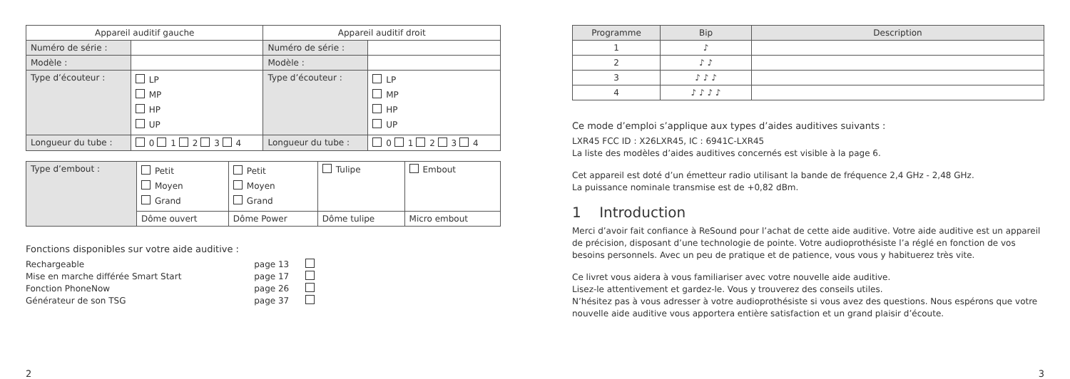| Appareil auditif gauche | | Appareil auditif droit | |
| --- | --- | --- | --- |
| Numéro de série : | | Numéro de série : | |
| Modèle : | | Modèle : | |
| Type d’écouteur : | LP MP HP UP | Type d’écouteur : | LP MP HP UP |
| Longueur du tube : | 0 1 2 3 4 | Longueur du tube : | 0 1 2 3 4 |
| Type d’embout : | Petit Moyen Grand | Petit Moyen Grand | Tulipe | Embout |
| | Dôme ouvert | Dôme Power | Dôme tulipe | Micro embout |
Fonctions disponibles sur votre aide auditive :
| Rechargeable | page 13 | |
| Mise en marche différée Smart Start | page 17 | |
| Fonction PhoneNow | page 26 | |
| Générateur de son TSG | page 37 | |
2
| Programme | Bip | Description |
| --- | --- | --- |
| 1 | ♪ | |
| 2 | ♪ ♪ | |
| 3 | ♪ ♪ ♪ | |
| 4 | ♪ ♪ ♪ ♪ | |
Ce mode d’emploi s’applique aux types d’aides auditives suivants :
LXR45 FCC ID : X26LXR45, IC : 6941C-LXR45
La liste des modèles d’aides auditives concernés est visible à la page 6.
Cet appareil est doté d’un émetteur radio utilisant la bande de fréquence 2,4 GHz - 2,48 GHz.
La puissance nominale transmise est de +0,82 dBm.
1 Introduction
Merci d’avoir fait confiance à ReSound pour l’achat de cette aide auditive. Votre aide auditive est un appareil de précision, disposant d’une technologie de pointe. Votre audioprothésiste l’a réglé en fonction de vos besoins personnels. Avec un peu de pratique et de patience, vous vous y habituerez très vite.
Ce livret vous aidera à vous familiariser avec votre nouvelle aide auditive.
Lisez-le attentivement et gardez-le. Vous y trouverez des conseils utiles.
N’hésitez pas à vous adresser à votre audioprothésiste si vous avez des questions. Nous espérons que votre nouvelle aide auditive vous apportera entière satisfaction et un grand plaisir d’écoute.
3